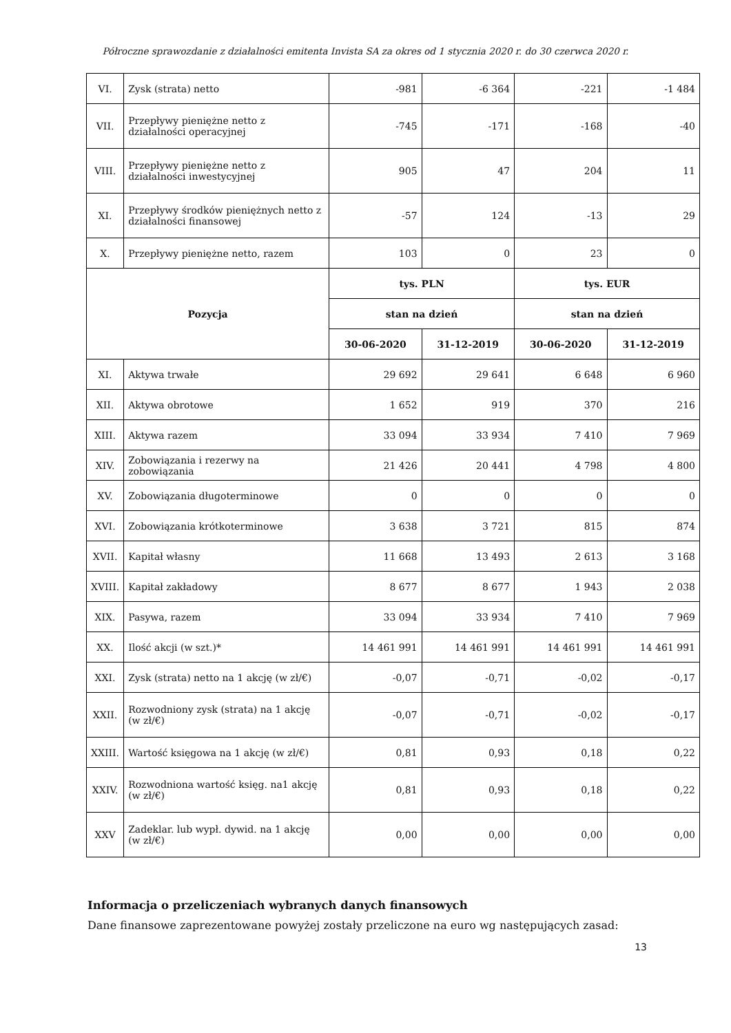Półroczne sprawozdanie z działalności emitenta Invista SA za okres od 1 stycznia 2020 r. do 30 czerwca 2020 r.
| VI. | Zysk (strata) netto | -981 | -6 364 | -221 | -1 484 |
| VII. | Przepływy pieniężne netto z działalności operacyjnej | -745 | -171 | -168 | -40 |
| VIII. | Przepływy pieniężne netto z działalności inwestycyjnej | 905 | 47 | 204 | 11 |
| XI. | Przepływy środków pieniężnych netto z działalności finansowej | -57 | 124 | -13 | 29 |
| X. | Przepływy pieniężne netto, razem | 103 | 0 | 23 | 0 |
| Pozycja | | tys. PLN | | tys. EUR | |
| | | stan na dzień | | stan na dzień | |
| | | 30-06-2020 | 31-12-2019 | 30-06-2020 | 31-12-2019 |
| XI. | Aktywa trwałe | 29 692 | 29 641 | 6 648 | 6 960 |
| XII. | Aktywa obrotowe | 1 652 | 919 | 370 | 216 |
| XIII. | Aktywa razem | 33 094 | 33 934 | 7 410 | 7 969 |
| XIV. | Zobowiązania i rezerwy na zobowiązania | 21 426 | 20 441 | 4 798 | 4 800 |
| XV. | Zobowiązania długoterminowe | 0 | 0 | 0 | 0 |
| XVI. | Zobowiązania krótkoterminowe | 3 638 | 3 721 | 815 | 874 |
| XVII. | Kapitał własny | 11 668 | 13 493 | 2 613 | 3 168 |
| XVIII. | Kapitał zakładowy | 8 677 | 8 677 | 1 943 | 2 038 |
| XIX. | Pasywa, razem | 33 094 | 33 934 | 7 410 | 7 969 |
| XX. | Ilość akcji (w szt.)* | 14 461 991 | 14 461 991 | 14 461 991 | 14 461 991 |
| XXI. | Zysk (strata) netto na 1 akcję (w zł/€) | -0,07 | -0,71 | -0,02 | -0,17 |
| XXII. | Rozwodniony zysk (strata) na 1 akcję (w zł/€) | -0,07 | -0,71 | -0,02 | -0,17 |
| XXIII. | Wartość księgowa na 1 akcję (w zł/€) | 0,81 | 0,93 | 0,18 | 0,22 |
| XXIV. | Rozwodniona wartość księg. na1 akcję (w zł/€) | 0,81 | 0,93 | 0,18 | 0,22 |
| XXV | Zadeklar. lub wypł. dywid. na 1 akcję (w zł/€) | 0,00 | 0,00 | 0,00 | 0,00 |
Informacja o przeliczeniach wybranych danych finansowych
Dane finansowe zaprezentowane powyżej zostały przeliczone na euro wg następujących zasad:
13